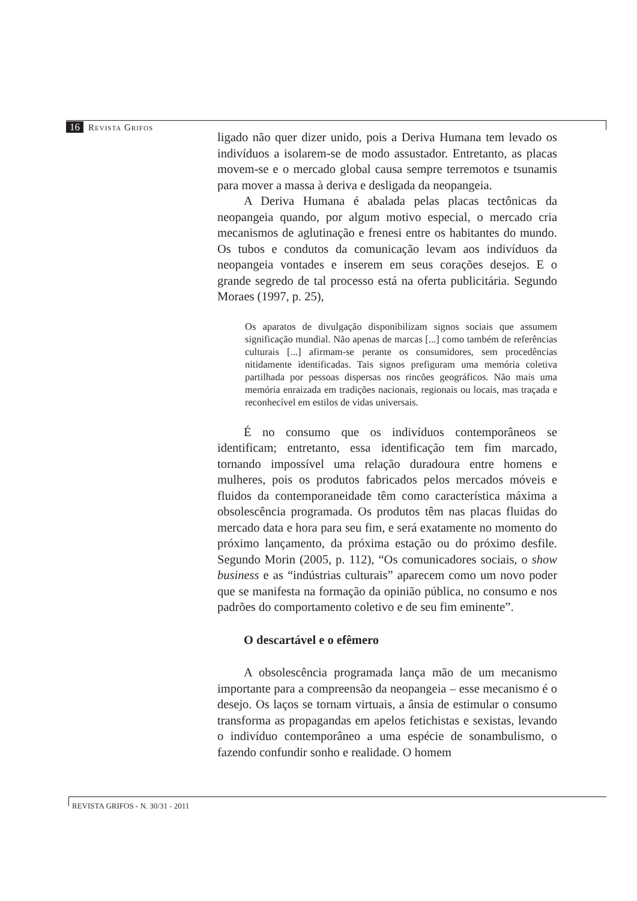16 Revista Grifos
ligado não quer dizer unido, pois a Deriva Humana tem levado os indivíduos a isolarem-se de modo assustador. Entretanto, as placas movem-se e o mercado global causa sempre terremotos e tsunamis para mover a massa à deriva e desligada da neopangeia.
A Deriva Humana é abalada pelas placas tectônicas da neopangeia quando, por algum motivo especial, o mercado cria mecanismos de aglutinação e frenesi entre os habitantes do mundo. Os tubos e condutos da comunicação levam aos indivíduos da neopangeia vontades e inserem em seus corações desejos. E o grande segredo de tal processo está na oferta publicitária. Segundo Moraes (1997, p. 25),
Os aparatos de divulgação disponibilizam signos sociais que assumem significação mundial. Não apenas de marcas [...] como também de referências culturais [...] afirmam-se perante os consumidores, sem procedências nitidamente identificadas. Tais signos prefiguram uma memória coletiva partilhada por pessoas dispersas nos rincões geográficos. Não mais uma memória enraizada em tradições nacionais, regionais ou locais, mas traçada e reconhecível em estilos de vidas universais.
É no consumo que os indivíduos contemporâneos se identificam; entretanto, essa identificação tem fim marcado, tornando impossível uma relação duradoura entre homens e mulheres, pois os produtos fabricados pelos mercados móveis e fluidos da contemporaneidade têm como característica máxima a obsolescência programada. Os produtos têm nas placas fluidas do mercado data e hora para seu fim, e será exatamente no momento do próximo lançamento, da próxima estação ou do próximo desfile. Segundo Morin (2005, p. 112), “Os comunicadores sociais, o show business e as “indústrias culturais” aparecem como um novo poder que se manifesta na formação da opinião pública, no consumo e nos padrões do comportamento coletivo e de seu fim eminente”.
O descartável e o efêmero
A obsolescência programada lança mão de um mecanismo importante para a compreensão da neopangeia – esse mecanismo é o desejo. Os laços se tornam virtuais, a ânsia de estimular o consumo transforma as propagandas em apelos fetichistas e sexistas, levando o indivíduo contemporâneo a uma espécie de sonambulismo, o fazendo confundir sonho e realidade. O homem
REVISTA GRIFOS - N. 30/31 - 2011